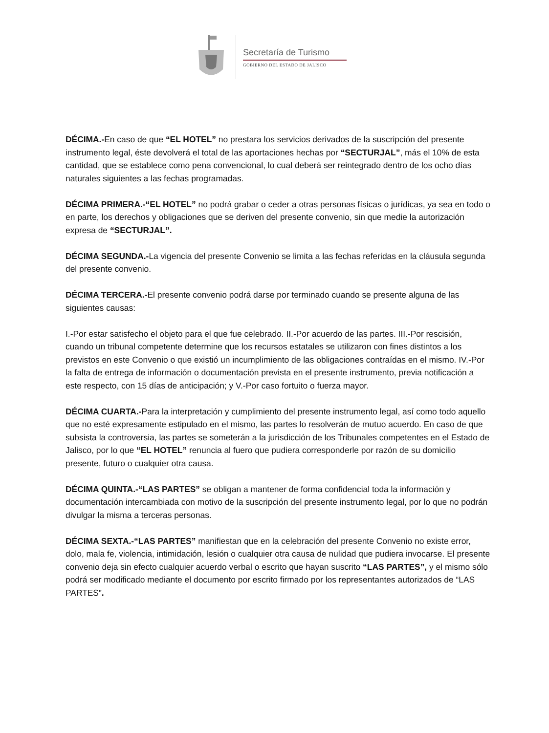Secretaría de Turismo
GOBIERNO DEL ESTADO DE JALISCO
DÉCIMA.-En caso de que “EL HOTEL” no prestara los servicios derivados de la suscripción del presente instrumento legal, éste devolverá el total de las aportaciones hechas por “SECTURJAL”, más el 10% de esta cantidad, que se establece como pena convencional, lo cual deberá ser reintegrado dentro de los ocho días naturales siguientes a las fechas programadas.
DÉCIMA PRIMERA.-“EL HOTEL” no podrá grabar o ceder a otras personas físicas o jurídicas, ya sea en todo o en parte, los derechos y obligaciones que se deriven del presente convenio, sin que medie la autorización expresa de “SECTURJAL”.
DÉCIMA SEGUNDA.-La vigencia del presente Convenio se limita a las fechas referidas en la cláusula segunda del presente convenio.
DÉCIMA TERCERA.-El presente convenio podrá darse por terminado cuando se presente alguna de las siguientes causas:
I.-Por estar satisfecho el objeto para el que fue celebrado. II.-Por acuerdo de las partes. III.-Por rescisión, cuando un tribunal competente determine que los recursos estatales se utilizaron con fines distintos a los previstos en este Convenio o que existió un incumplimiento de las obligaciones contraídas en el mismo. IV.-Por la falta de entrega de información o documentación prevista en el presente instrumento, previa notificación a este respecto, con 15 días de anticipación; y V.-Por caso fortuito o fuerza mayor.
DÉCIMA CUARTA.-Para la interpretación y cumplimiento del presente instrumento legal, así como todo aquello que no esté expresamente estipulado en el mismo, las partes lo resolverán de mutuo acuerdo. En caso de que subsista la controversia, las partes se someterán a la jurisdicción de los Tribunales competentes en el Estado de Jalisco, por lo que “EL HOTEL” renuncia al fuero que pudiera corresponderle por razón de su domicilio presente, futuro o cualquier otra causa.
DÉCIMA QUINTA.-“LAS PARTES” se obligan a mantener de forma confidencial toda la información y documentación intercambiada con motivo de la suscripción del presente instrumento legal, por lo que no podrán divulgar la misma a terceras personas.
DÉCIMA SEXTA.-“LAS PARTES” manifiestan que en la celebración del presente Convenio no existe error, dolo, mala fe, violencia, intimidación, lesión o cualquier otra causa de nulidad que pudiera invocarse. El presente convenio deja sin efecto cualquier acuerdo verbal o escrito que hayan suscrito “LAS PARTES”, y el mismo sólo podrá ser modificado mediante el documento por escrito firmado por los representantes autorizados de “LAS PARTES”.